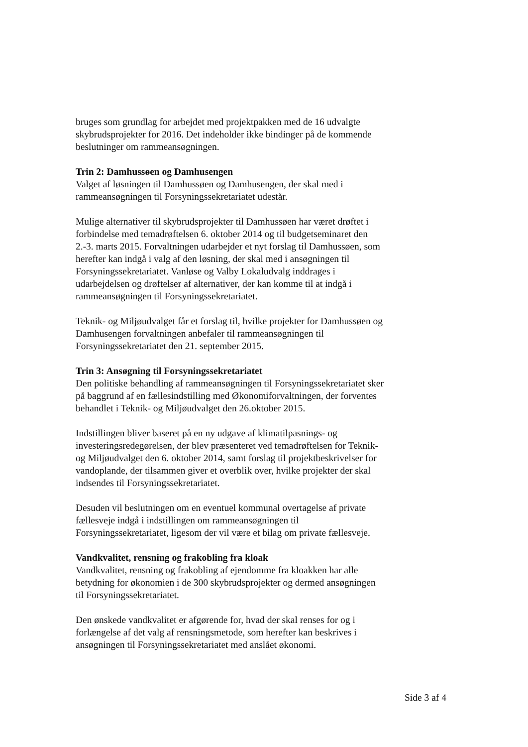bruges som grundlag for arbejdet med projektpakken med de 16 udvalgte skybrudsprojekter for 2016. Det indeholder ikke bindinger på de kommende beslutninger om rammeansøgningen.
Trin 2: Damhussøen og Damhusengen
Valget af løsningen til Damhussøen og Damhusengen, der skal med i rammeansøgningen til Forsyningssekretariatet udestår.
Mulige alternativer til skybrudsprojekter til Damhussøen har været drøftet i forbindelse med temadrøftelsen 6. oktober 2014 og til budgetseminaret den 2.-3. marts 2015. Forvaltningen udarbejder et nyt forslag til Damhussøen, som herefter kan indgå i valg af den løsning, der skal med i ansøgningen til Forsyningssekretariatet. Vanløse og Valby Lokaludvalg inddrages i udarbejdelsen og drøftelser af alternativer, der kan komme til at indgå i rammeansøgningen til Forsyningssekretariatet.
Teknik- og Miljøudvalget får et forslag til, hvilke projekter for Damhussøen og Damhusengen forvaltningen anbefaler til rammeansøgningen til Forsyningssekretariatet den 21. september 2015.
Trin 3: Ansøgning til Forsyningssekretariatet
Den politiske behandling af rammeansøgningen til Forsyningssekretariatet sker på baggrund af en fællesindstilling med Økonomiforvaltningen, der forventes behandlet i Teknik- og Miljøudvalget den 26.oktober 2015.
Indstillingen bliver baseret på en ny udgave af klimatilpasnings- og investeringsredegørelsen, der blev præsenteret ved temadrøftelsen for Teknik- og Miljøudvalget den 6. oktober 2014, samt forslag til projektbeskrivelser for vandoplande, der tilsammen giver et overblik over, hvilke projekter der skal indsendes til Forsyningssekretariatet.
Desuden vil beslutningen om en eventuel kommunal overtagelse af private fællesveje indgå i indstillingen om rammeansøgningen til Forsyningssekretariatet, ligesom der vil være et bilag om private fællesveje.
Vandkvalitet, rensning og frakobling fra kloak
Vandkvalitet, rensning og frakobling af ejendomme fra kloakken har alle betydning for økonomien i de 300 skybrudsprojekter og dermed ansøgningen til Forsyningssekretariatet.
Den ønskede vandkvalitet er afgørende for, hvad der skal renses for og i forlængelse af det valg af rensningsmetode, som herefter kan beskrives i ansøgningen til Forsyningssekretariatet med anslået økonomi.
Side 3 af 4